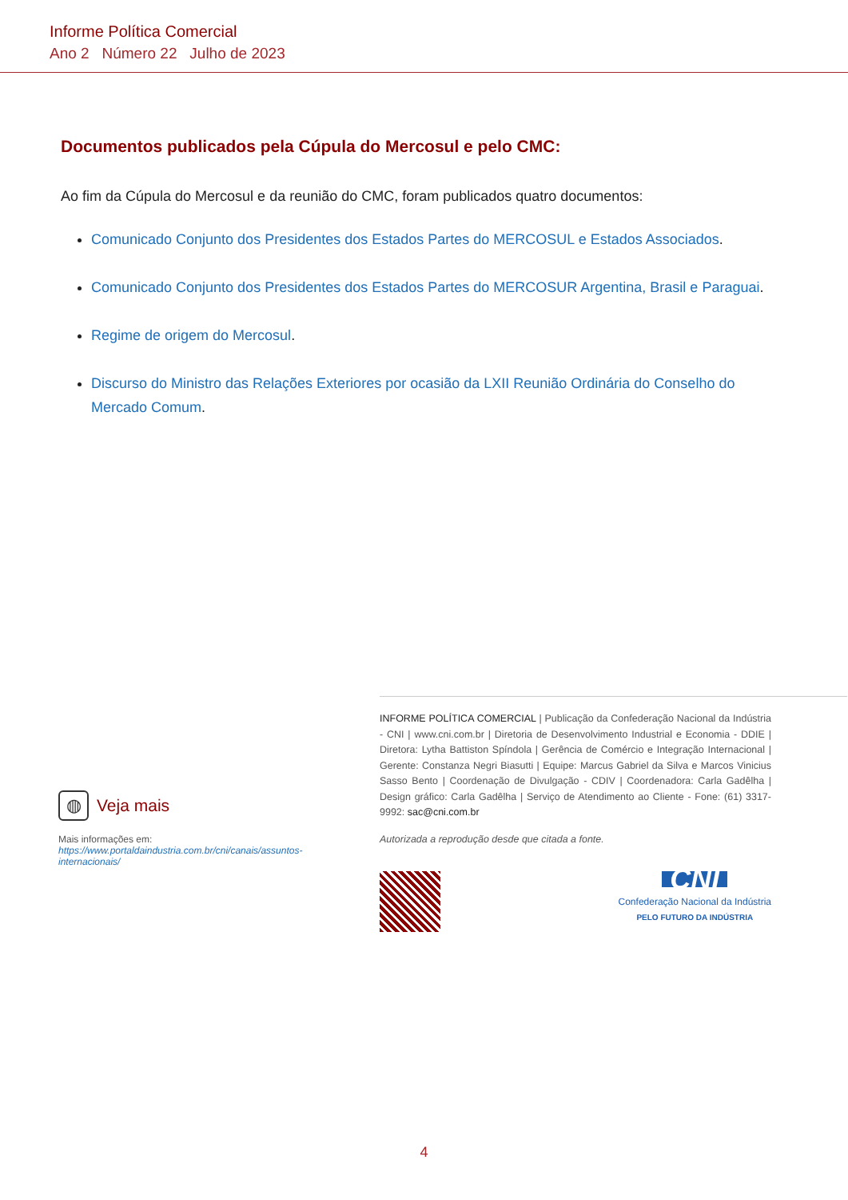Informe Política Comercial
Ano 2 Número 22 Julho de 2023
Documentos publicados pela Cúpula do Mercosul e pelo CMC:
Ao fim da Cúpula do Mercosul e da reunião do CMC, foram publicados quatro documentos:
Comunicado Conjunto dos Presidentes dos Estados Partes do MERCOSUL e Estados Associados.
Comunicado Conjunto dos Presidentes dos Estados Partes do MERCOSUR Argentina, Brasil e Paraguai.
Regime de origem do Mercosul.
Discurso do Ministro das Relações Exteriores por ocasião da LXII Reunião Ordinária do Conselho do Mercado Comum.
◍
Veja mais
Mais informações em: https://www.portaldaindustria.com.br/cni/canais/assuntos-internacionais/
INFORME POLÍTICA COMERCIAL | Publicação da Confederação Nacional da Indústria - CNI | www.cni.com.br | Diretoria de Desenvolvimento Industrial e Economia - DDIE | Diretora: Lytha Battiston Spíndola | Gerência de Comércio e Integração Internacional | Gerente: Constanza Negri Biasutti | Equipe: Marcus Gabriel da Silva e Marcos Vinicius Sasso Bento | Coordenação de Divulgação - CDIV | Coordenadora: Carla Gadêlha | Design gráfico: Carla Gadêlha | Serviço de Atendimento ao Cliente - Fone: (61) 3317-9992: sac@cni.com.br
Autorizada a reprodução desde que citada a fonte.
CNI
Confederação Nacional da Indústria
PELO FUTURO DA INDÚSTRIA
4